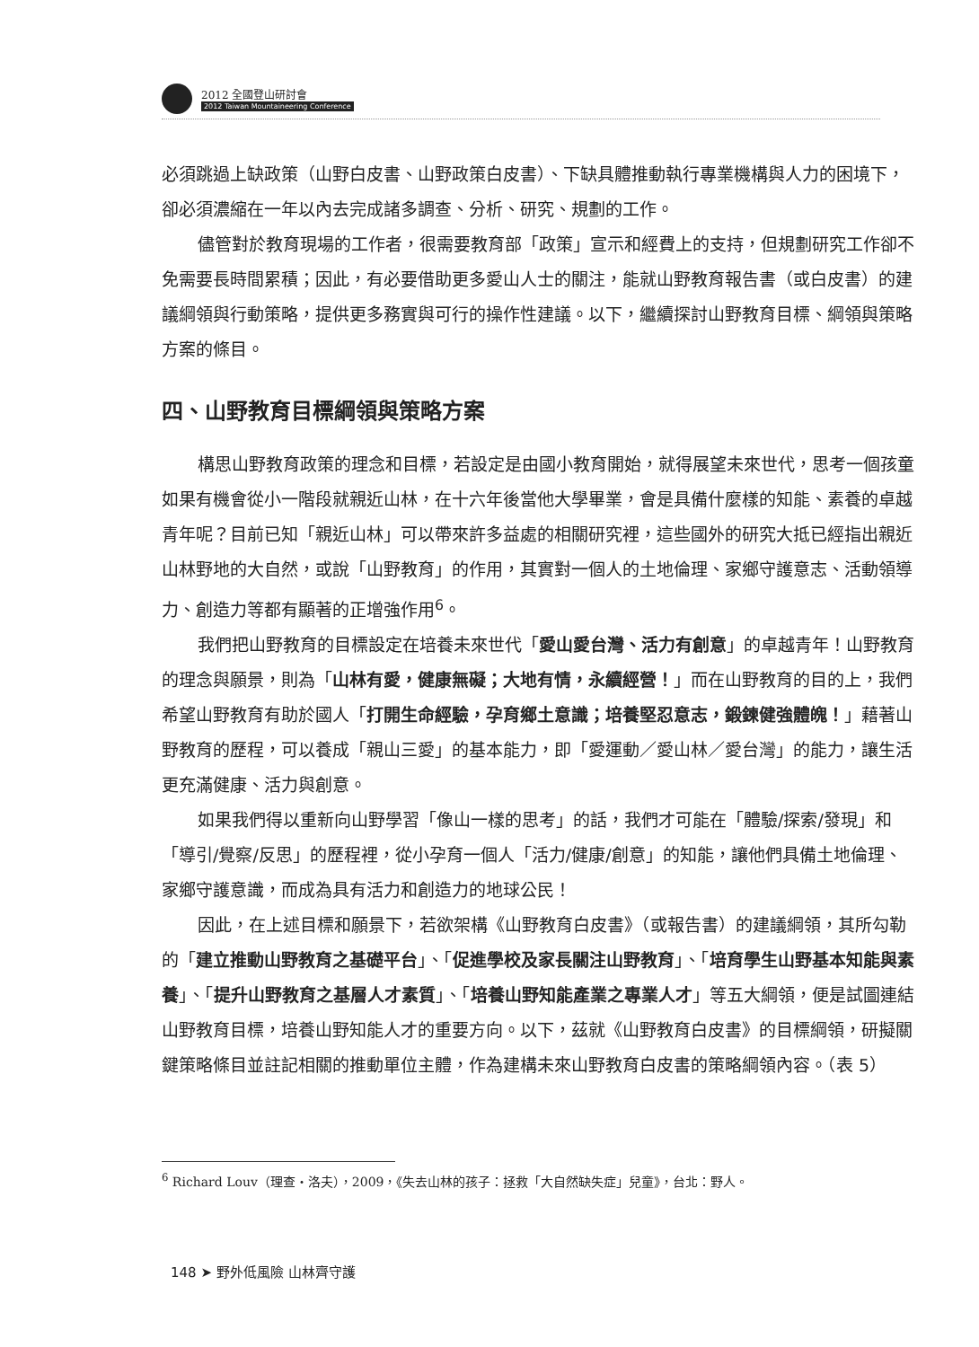2012 全國登山研討會
2012 Taiwan Mountaineering Conference
必須跳過上缺政策（山野白皮書、山野政策白皮書）、下缺具體推動執行專業機構與人力的困境下，卻必須濃縮在一年以內去完成諸多調查、分析、研究、規劃的工作。
儘管對於教育現場的工作者，很需要教育部「政策」宣示和經費上的支持，但規劃研究工作卻不免需要長時間累積；因此，有必要借助更多愛山人士的關注，能就山野教育報告書（或白皮書）的建議綱領與行動策略，提供更多務實與可行的操作性建議。以下，繼續探討山野教育目標、綱領與策略方案的條目。
四、山野教育目標綱領與策略方案
構思山野教育政策的理念和目標，若設定是由國小教育開始，就得展望未來世代，思考一個孩童如果有機會從小一階段就親近山林，在十六年後當他大學畢業，會是具備什麼樣的知能、素養的卓越青年呢？目前已知「親近山林」可以帶來許多益處的相關研究裡，這些國外的研究大抵已經指出親近山林野地的大自然，或說「山野教育」的作用，其實對一個人的土地倫理、家鄉守護意志、活動領導力、創造力等都有顯著的正增強作用<sup>6</sup>。
我們把山野教育的目標設定在培養未來世代「愛山愛台灣、活力有創意」的卓越青年！山野教育的理念與願景，則為「山林有愛，健康無礙；大地有情，永續經營！」而在山野教育的目的上，我們希望山野教育有助於國人「打開生命經驗，孕育鄉土意識；培養堅忍意志，鍛鍊健強體魄！」藉著山野教育的歷程，可以養成「親山三愛」的基本能力，即「愛運動／愛山林／愛台灣」的能力，讓生活更充滿健康、活力與創意。
如果我們得以重新向山野學習「像山一樣的思考」的話，我們才可能在「體驗/探索/發現」和「導引/覺察/反思」的歷程裡，從小孕育一個人「活力/健康/創意」的知能，讓他們具備土地倫理、家鄉守護意識，而成為具有活力和創造力的地球公民！
因此，在上述目標和願景下，若欲架構《山野教育白皮書》（或報告書）的建議綱領，其所勾勒的「建立推動山野教育之基礎平台」、「促進學校及家長關注山野教育」、「培育學生山野基本知能與素養」、「提升山野教育之基層人才素質」、「培養山野知能產業之專業人才」等五大綱領，便是試圖連結山野教育目標，培養山野知能人才的重要方向。以下，茲就《山野教育白皮書》的目標綱領，研擬關鍵策略條目並註記相關的推動單位主體，作為建構未來山野教育白皮書的策略綱領內容。（表 5）
<sup>6</sup> Richard Louv（理查・洛夫），2009，《失去山林的孩子：拯救「大自然缺失症」兒童》，台北：野人。
148 ➤ 野外低風險 山林齊守護